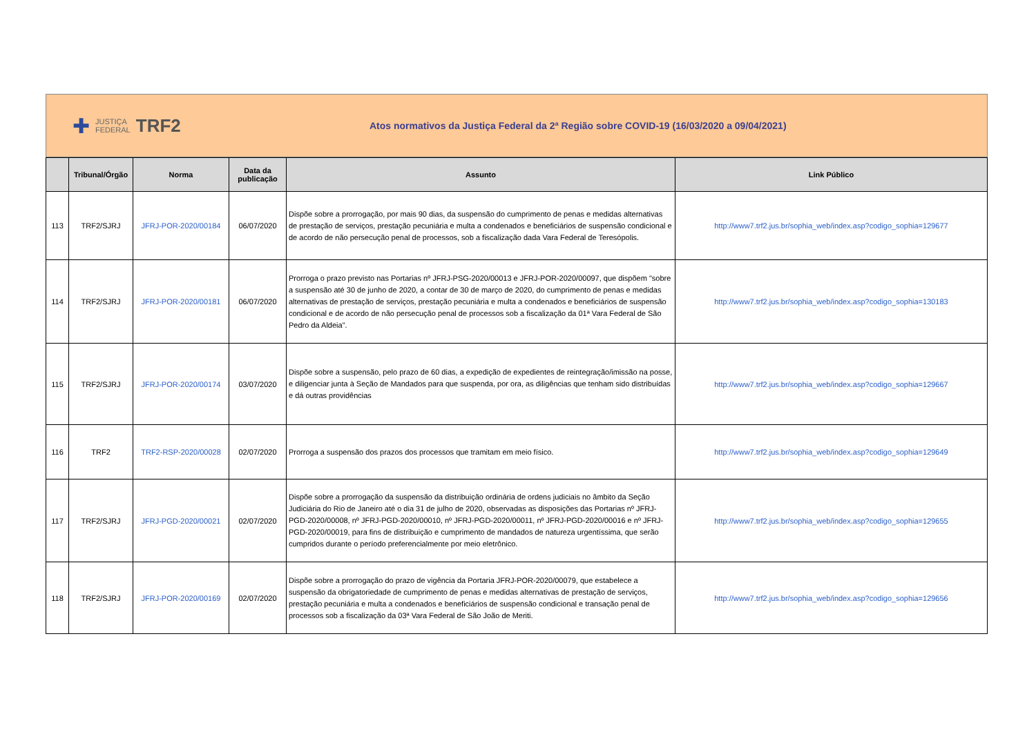✚ JUSTIÇA
FEDERAL TRF2
Atos normativos da Justiça Federal da 2ª Região sobre COVID-19 (16/03/2020 a 09/04/2021)
| | Tribunal/Órgão | Norma | Data da publicação | Assunto | Link Público |
| --- | --- | --- | --- | --- | --- |
| 113 | TRF2/SJRJ | JFRJ-POR-2020/00184 | 06/07/2020 | Dispõe sobre a prorrogação, por mais 90 dias, da suspensão do cumprimento de penas e medidas alternativas de prestação de serviços, prestação pecuniária e multa a condenados e beneficiários de suspensão condicional e de acordo de não persecução penal de processos, sob a fiscalização dada Vara Federal de Teresópolis. | http://www7.trf2.jus.br/sophia_web/index.asp?codigo_sophia=129677 |
| 114 | TRF2/SJRJ | JFRJ-POR-2020/00181 | 06/07/2020 | Prorroga o prazo previsto nas Portarias nº JFRJ-PSG-2020/00013 e JFRJ-POR-2020/00097, que dispõem "sobre a suspensão até 30 de junho de 2020, a contar de 30 de março de 2020, do cumprimento de penas e medidas alternativas de prestação de serviços, prestação pecuniária e multa a condenados e beneficiários de suspensão condicional e de acordo de não persecução penal de processos sob a fiscalização da 01ª Vara Federal de São Pedro da Aldeia". | http://www7.trf2.jus.br/sophia_web/index.asp?codigo_sophia=130183 |
| 115 | TRF2/SJRJ | JFRJ-POR-2020/00174 | 03/07/2020 | Dispõe sobre a suspensão, pelo prazo de 60 dias, a expedição de expedientes de reintegração/imissão na posse, e diligenciar junta à Seção de Mandados para que suspenda, por ora, as diligências que tenham sido distribuídas e dá outras providências | http://www7.trf2.jus.br/sophia_web/index.asp?codigo_sophia=129667 |
| 116 | TRF2 | TRF2-RSP-2020/00028 | 02/07/2020 | Prorroga a suspensão dos prazos dos processos que tramitam em meio físico. | http://www7.trf2.jus.br/sophia_web/index.asp?codigo_sophia=129649 |
| 117 | TRF2/SJRJ | JFRJ-PGD-2020/00021 | 02/07/2020 | Dispõe sobre a prorrogação da suspensão da distribuição ordinária de ordens judiciais no âmbito da Seção Judiciária do Rio de Janeiro até o dia 31 de julho de 2020, observadas as disposições das Portarias nº JFRJ-PGD-2020/00008, nº JFRJ-PGD-2020/00010, nº JFRJ-PGD-2020/00011, nº JFRJ-PGD-2020/00016 e nº JFRJ-PGD-2020/00019, para fins de distribuição e cumprimento de mandados de natureza urgentíssima, que serão cumpridos durante o período preferencialmente por meio eletrônico. | http://www7.trf2.jus.br/sophia_web/index.asp?codigo_sophia=129655 |
| 118 | TRF2/SJRJ | JFRJ-POR-2020/00169 | 02/07/2020 | Dispõe sobre a prorrogação do prazo de vigência da Portaria JFRJ-POR-2020/00079, que estabelece a suspensão da obrigatoriedade de cumprimento de penas e medidas alternativas de prestação de serviços, prestação pecuniária e multa a condenados e beneficiários de suspensão condicional e transação penal de processos sob a fiscalização da 03ª Vara Federal de São João de Meriti. | http://www7.trf2.jus.br/sophia_web/index.asp?codigo_sophia=129656 |